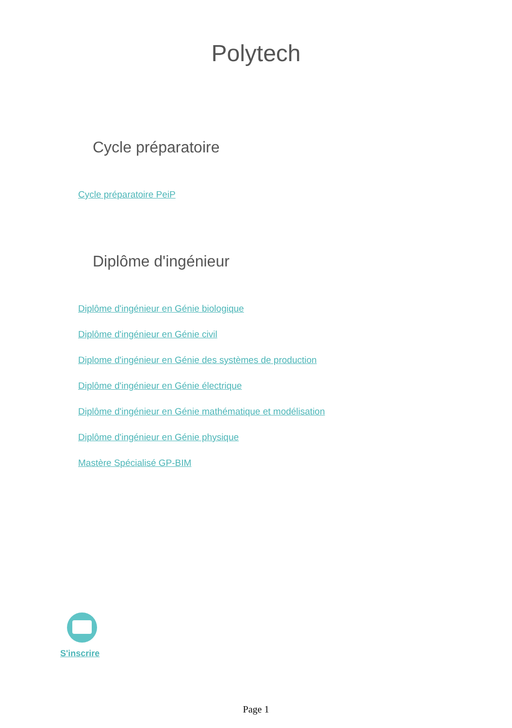Polytech
Cycle préparatoire
Cycle préparatoire PeiP
Diplôme d'ingénieur
Diplôme d'ingénieur en Génie biologique
Diplôme d'ingénieur en Génie civil
Diplome d'ingénieur en Génie des systèmes de production
Diplôme d'ingénieur en Génie électrique
Diplôme d'ingénieur en Génie mathématique et modélisation
Diplôme d'ingénieur en Génie physique
Mastère Spécialisé GP-BIM
S'inscrire
Page 1